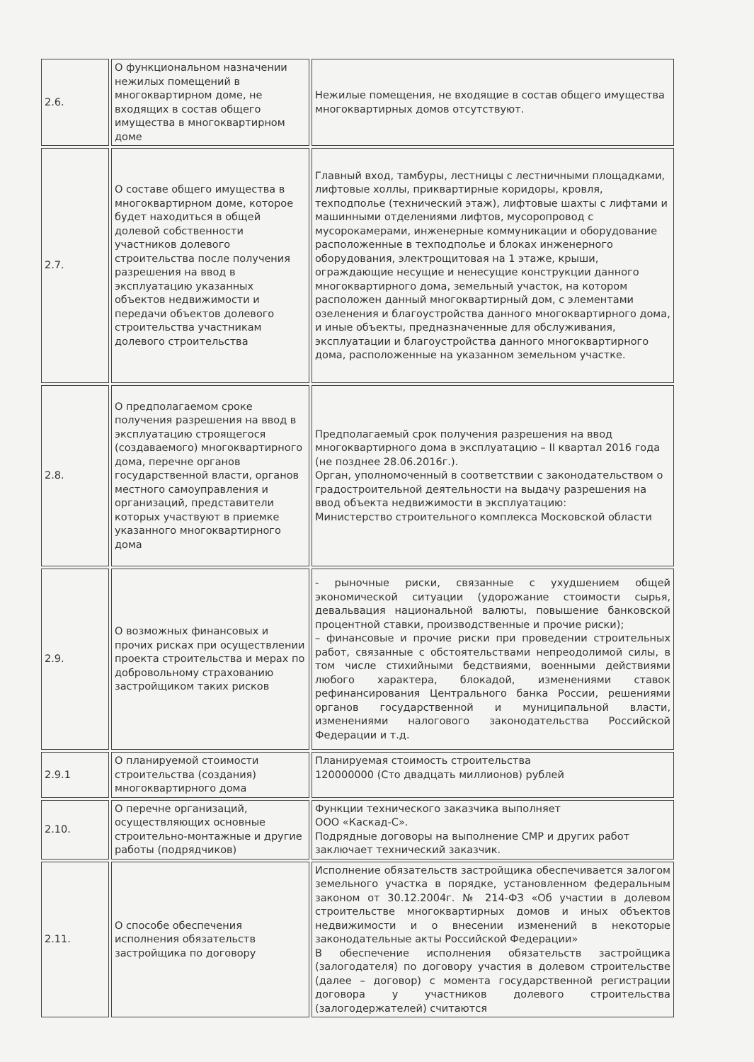| 2.6. | О функциональном назначении нежилых помещений в многоквартирном доме, не входящих в состав общего имущества в многоквартирном доме | Нежилые помещения, не входящие в состав общего имущества многоквартирных домов отсутствуют. |
| 2.7. | О составе общего имущества в многоквартирном доме, которое будет находиться в общей долевой собственности участников долевого строительства после получения разрешения на ввод в эксплуатацию указанных объектов недвижимости и передачи объектов долевого строительства участникам долевого строительства | Главный вход, тамбуры, лестницы с лестничными площадками, лифтовые холлы, приквартирные коридоры, кровля, техподполье (технический этаж), лифтовые шахты с лифтами и машинными отделениями лифтов, мусоропровод с мусорокамерами, инженерные коммуникации и оборудование расположенные в техподполье и блоках инженерного оборудования, электрощитовая на 1 этаже, крыши, ограждающие несущие и ненесущие конструкции данного многоквартирного дома, земельный участок, на котором расположен данный многоквартирный дом, с элементами озеленения и благоустройства данного многоквартирного дома, и иные объекты, предназначенные для обслуживания, эксплуатации и благоустройства данного многоквартирного дома, расположенные на указанном земельном участке. |
| 2.8. | О предполагаемом сроке получения разрешения на ввод в эксплуатацию строящегося (создаваемого) многоквартирного дома, перечне органов государственной власти, органов местного самоуправления и организаций, представители которых участвуют в приемке указанного многоквартирного дома | Предполагаемый срок получения разрешения на ввод многоквартирного дома в эксплуатацию – II квартал 2016 года (не позднее 28.06.2016г.). Орган, уполномоченный в соответствии с законодательством о градостроительной деятельности на выдачу разрешения на ввод объекта недвижимости в эксплуатацию: Министерство строительного комплекса Московской области |
| 2.9. | О возможных финансовых и прочих рисках при осуществлении проекта строительства и мерах по добровольному страхованию застройщиком таких рисков | - рыночные риски, связанные с ухудшением общей экономической ситуации (удорожание стоимости сырья, девальвация национальной валюты, повышение банковской процентной ставки, производственные и прочие риски); – финансовые и прочие риски при проведении строительных работ, связанные с обстоятельствами непреодолимой силы, в том числе стихийными бедствиями, военными действиями любого характера, блокадой, изменениями ставок рефинансирования Центрального банка России, решениями органов государственной и муниципальной власти, изменениями налогового законодательства Российской Федерации и т.д. |
| 2.9.1 | О планируемой стоимости строительства (создания) многоквартирного дома | Планируемая стоимость строительства 120000000 (Сто двадцать миллионов) рублей |
| 2.10. | О перечне организаций, осуществляющих основные строительно-монтажные и другие работы (подрядчиков) | Функции технического заказчика выполняет ООО «Каскад-С». Подрядные договоры на выполнение СМР и других работ заключает технический заказчик. |
| 2.11. | О способе обеспечения исполнения обязательств застройщика по договору | Исполнение обязательств застройщика обеспечивается залогом земельного участка в порядке, установленном федеральным законом от 30.12.2004г. № 214-ФЗ «Об участии в долевом строительстве многоквартирных домов и иных объектов недвижимости и о внесении изменений в некоторые законодательные акты Российской Федерации» В обеспечение исполнения обязательств застройщика (залогодателя) по договору участия в долевом строительстве (далее – договор) с момента государственной регистрации договора у участников долевого строительства (залогодержателей) считаются |